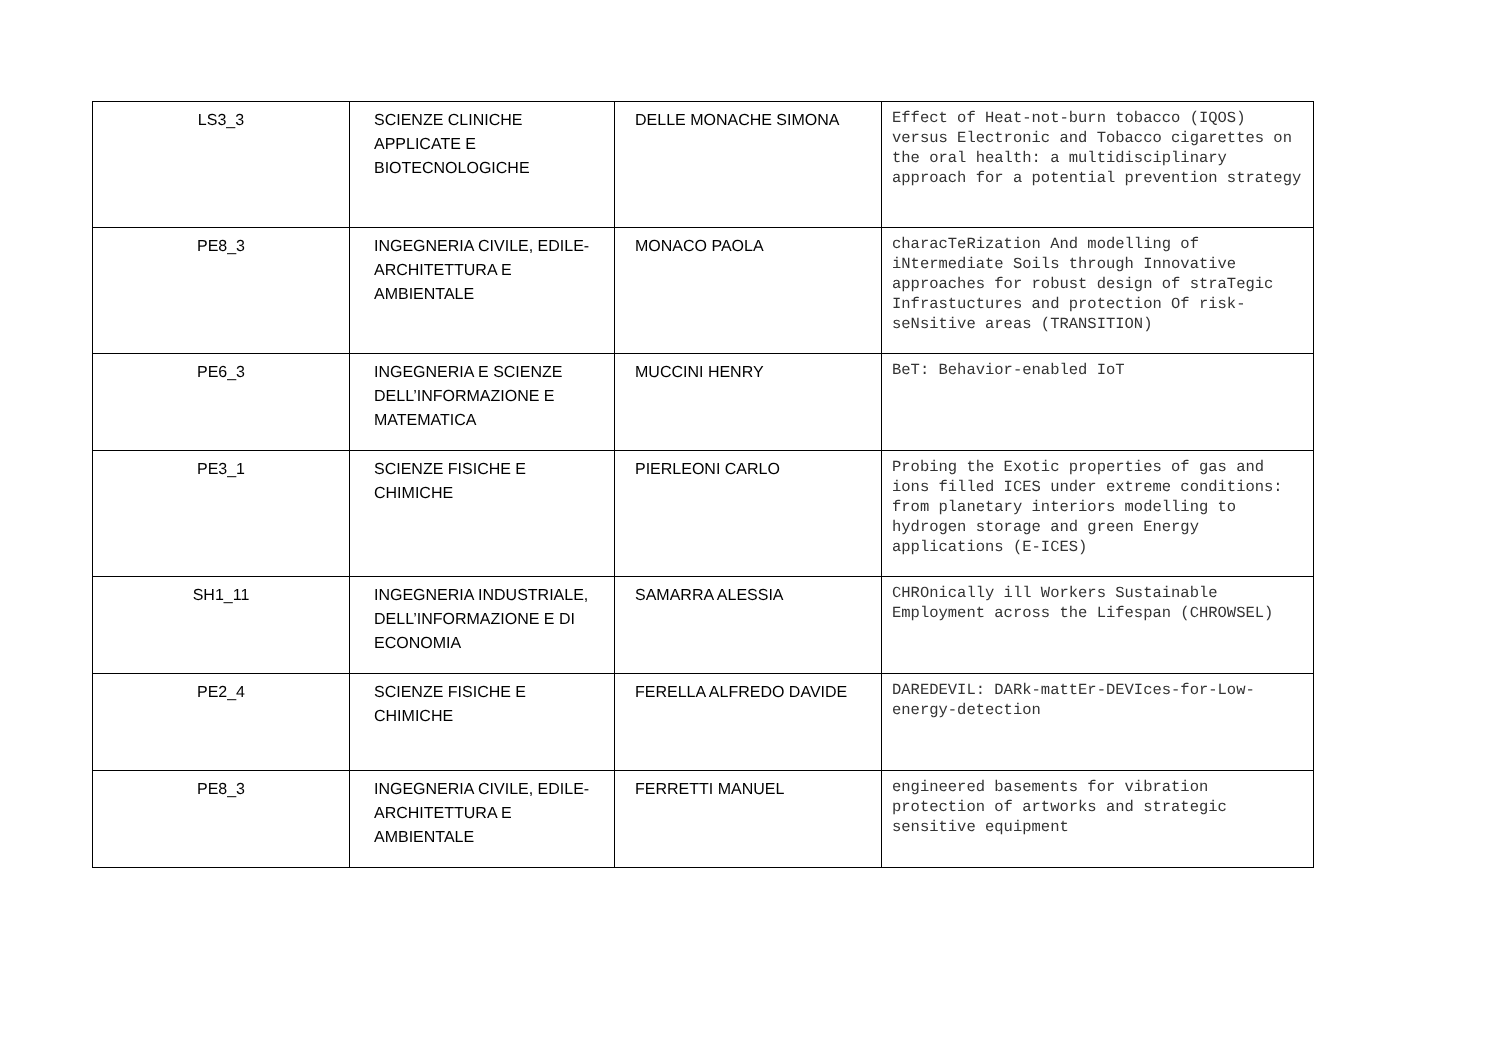| LS3_3 | SCIENZE CLINICHE APPLICATE E BIOTECNOLOGICHE | DELLE MONACHE SIMONA | Effect of Heat-not-burn tobacco (IQOS) versus Electronic and Tobacco cigarettes on the oral health: a multidisciplinary approach for a potential prevention strategy |
| PE8_3 | INGEGNERIA CIVILE, EDILE-ARCHITETTURA E AMBIENTALE | MONACO PAOLA | characTeRization And modelling of iNtermediate Soils through Innovative approaches for robust design of straTegic Infrastuctures and protection Of risk-seNsitive areas (TRANSITION) |
| PE6_3 | INGEGNERIA E SCIENZE DELL’INFORMAZIONE E MATEMATICA | MUCCINI HENRY | BeT: Behavior-enabled IoT |
| PE3_1 | SCIENZE FISICHE E CHIMICHE | PIERLEONI CARLO | Probing the Exotic properties of gas and ions filled ICES under extreme conditions: from planetary interiors modelling to hydrogen storage and green Energy applications (E-ICES) |
| SH1_11 | INGEGNERIA INDUSTRIALE, DELL’INFORMAZIONE E DI ECONOMIA | SAMARRA ALESSIA | CHROnically ill Workers Sustainable Employment across the Lifespan (CHROWSEL) |
| PE2_4 | SCIENZE FISICHE E CHIMICHE | FERELLA ALFREDO DAVIDE | DAREDEVIL: DARk-mattEr-DEVIces-for-Low-energy-detection |
| PE8_3 | INGEGNERIA CIVILE, EDILE-ARCHITETTURA E AMBIENTALE | FERRETTI MANUEL | engineered basements for vibration protection of artworks and strategic sensitive equipment |